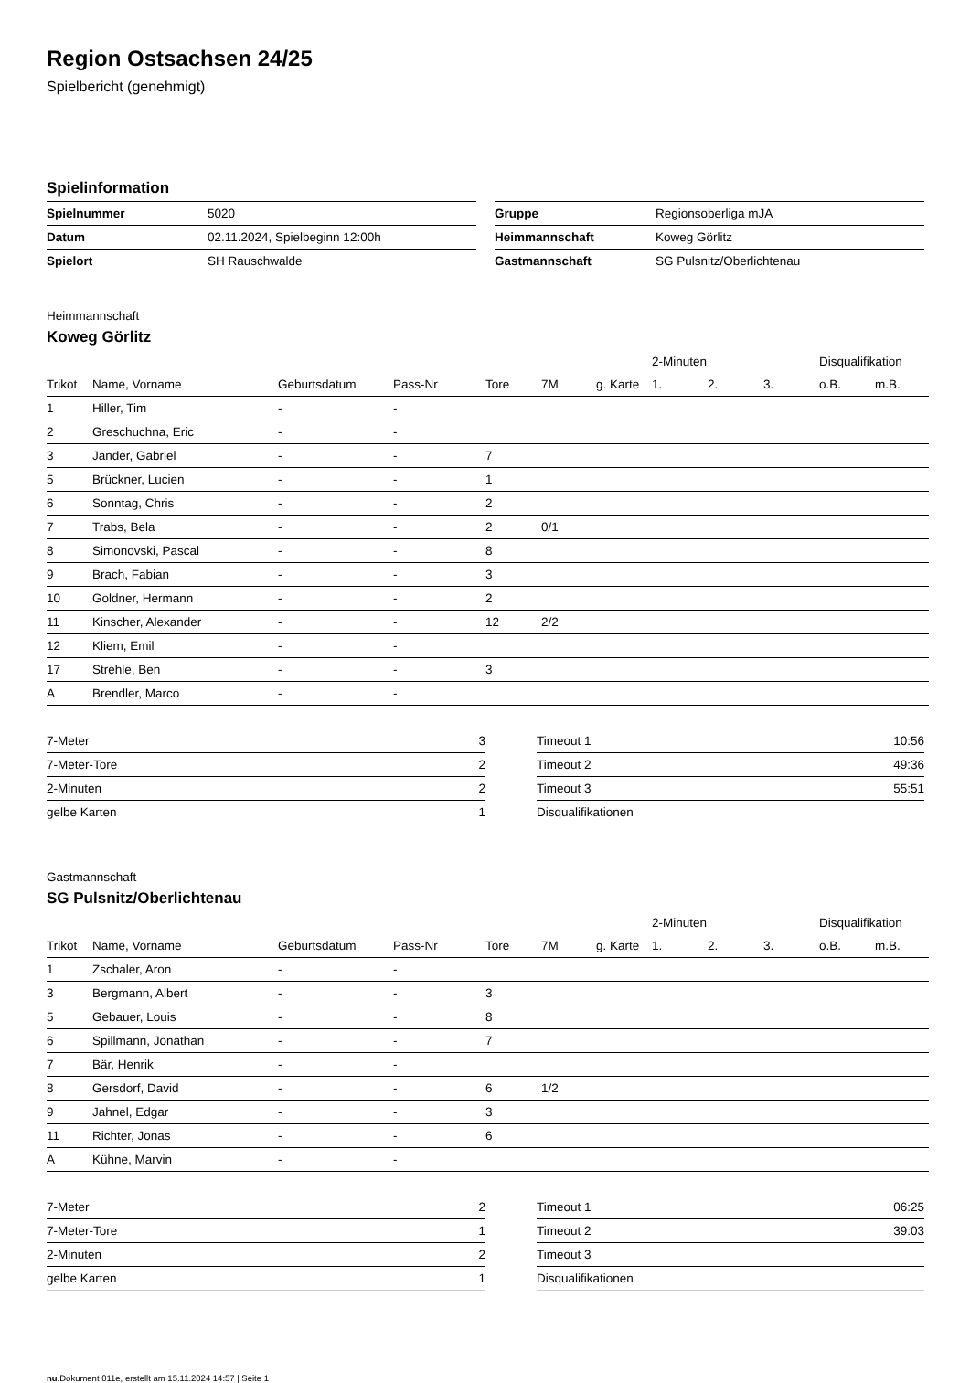Region Ostsachsen 24/25
Spielbericht (genehmigt)
Spielinformation
| Spielnummer | 5020 |
| Datum | 02.11.2024, Spielbeginn 12:00h |
| Spielort | SH Rauschwalde |
| Gruppe | Regionsoberliga mJA |
| Heimmannschaft | Koweg Görlitz |
| Gastmannschaft | SG Pulsnitz/Oberlichtenau |
Heimmannschaft
Koweg Görlitz
| | | | | | | | 2-Minuten | | | Disqualifikation | |
| --- | --- | --- | --- | --- | --- | --- | --- | --- | --- | --- | --- |
| Trikot | Name, Vorname | Geburtsdatum | Pass-Nr | Tore | 7M | g. Karte | 1. | 2. | 3. | o.B. | m.B. |
| 1 | Hiller, Tim | - | - | | | | | | | | |
| 2 | Greschuchna, Eric | - | - | | | | | | | | |
| 3 | Jander, Gabriel | - | - | 7 | | | | | | | |
| 5 | Brückner, Lucien | - | - | 1 | | | | | | | |
| 6 | Sonntag, Chris | - | - | 2 | | | | | | | |
| 7 | Trabs, Bela | - | - | 2 | 0/1 | | | | | | |
| 8 | Simonovski, Pascal | - | - | 8 | | | | | | | |
| 9 | Brach, Fabian | - | - | 3 | | | | | | | |
| 10 | Goldner, Hermann | - | - | 2 | | | | | | | |
| 11 | Kinscher, Alexander | - | - | 12 | 2/2 | | | | | | |
| 12 | Kliem, Emil | - | - | | | | | | | | |
| 17 | Strehle, Ben | - | - | 3 | | | | | | | |
| A | Brendler, Marco | - | - | | | | | | | | |
| 7-Meter | 3 |
| 7-Meter-Tore | 2 |
| 2-Minuten | 2 |
| gelbe Karten | 1 |
| Timeout 1 | 10:56 |
| Timeout 2 | 49:36 |
| Timeout 3 | 55:51 |
| Disqualifikationen | |
Gastmannschaft
SG Pulsnitz/Oberlichtenau
| | | | | | | | 2-Minuten | | | Disqualifikation | |
| --- | --- | --- | --- | --- | --- | --- | --- | --- | --- | --- | --- |
| Trikot | Name, Vorname | Geburtsdatum | Pass-Nr | Tore | 7M | g. Karte | 1. | 2. | 3. | o.B. | m.B. |
| 1 | Zschaler, Aron | - | - | | | | | | | | |
| 3 | Bergmann, Albert | - | - | 3 | | | | | | | |
| 5 | Gebauer, Louis | - | - | 8 | | | | | | | |
| 6 | Spillmann, Jonathan | - | - | 7 | | | | | | | |
| 7 | Bär, Henrik | - | - | | | | | | | | |
| 8 | Gersdorf, David | - | - | 6 | 1/2 | | | | | | |
| 9 | Jahnel, Edgar | - | - | 3 | | | | | | | |
| 11 | Richter, Jonas | - | - | 6 | | | | | | | |
| A | Kühne, Marvin | - | - | | | | | | | | |
| 7-Meter | 2 |
| 7-Meter-Tore | 1 |
| 2-Minuten | 2 |
| gelbe Karten | 1 |
| Timeout 1 | 06:25 |
| Timeout 2 | 39:03 |
| Timeout 3 | |
| Disqualifikationen | |
nu.Dokument 011e, erstellt am 15.11.2024 14:57 | Seite 1